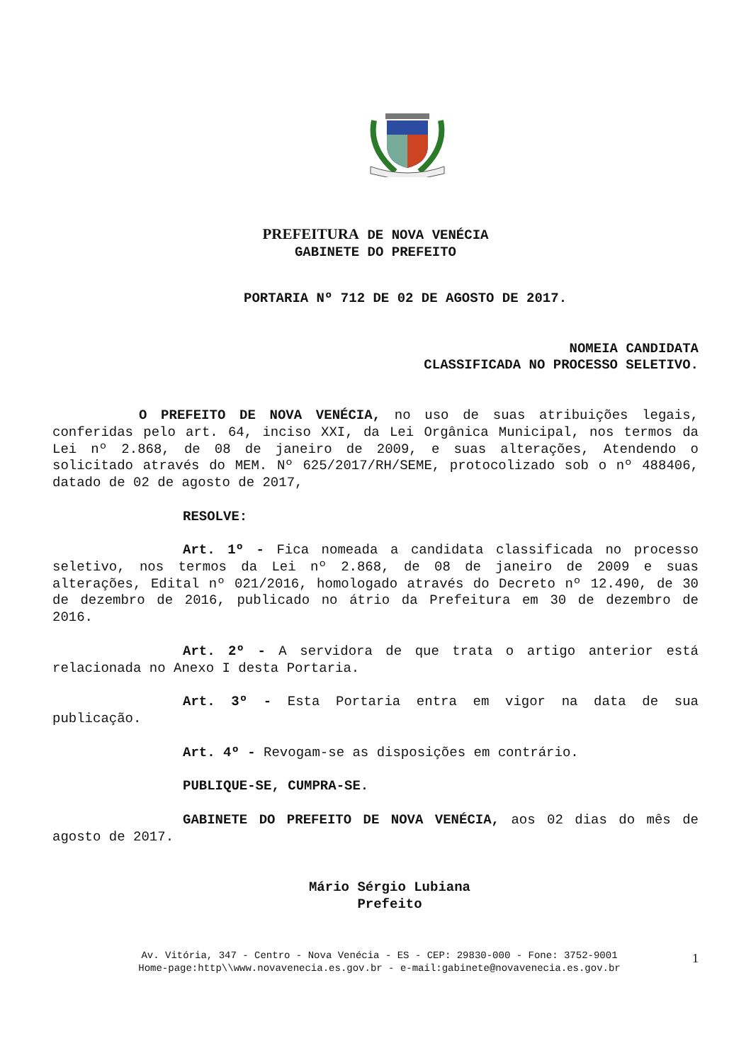PREFEITURA DE NOVA VENÉCIA
GABINETE DO PREFEITO
PORTARIA Nº 712 DE 02 DE AGOSTO DE 2017.
NOMEIA CANDIDATA
CLASSIFICADA NO PROCESSO SELETIVO.
O PREFEITO DE NOVA VENÉCIA, no uso de suas atribuições legais, conferidas pelo art. 64, inciso XXI, da Lei Orgânica Municipal, nos termos da Lei nº 2.868, de 08 de janeiro de 2009, e suas alterações, Atendendo o solicitado através do MEM. Nº 625/2017/RH/SEME, protocolizado sob o nº 488406, datado de 02 de agosto de 2017,
RESOLVE:
Art. 1º - Fica nomeada a candidata classificada no processo seletivo, nos termos da Lei nº 2.868, de 08 de janeiro de 2009 e suas alterações, Edital nº 021/2016, homologado através do Decreto nº 12.490, de 30 de dezembro de 2016, publicado no átrio da Prefeitura em 30 de dezembro de 2016.
Art. 2º - A servidora de que trata o artigo anterior está relacionada no Anexo I desta Portaria.
Art. 3º - Esta Portaria entra em vigor na data de sua publicação.
Art. 4º - Revogam-se as disposições em contrário.
PUBLIQUE-SE, CUMPRA-SE.
GABINETE DO PREFEITO DE NOVA VENÉCIA, aos 02 dias do mês de agosto de 2017.
Mário Sérgio Lubiana
Prefeito
Av. Vitória, 347 - Centro - Nova Venécia - ES - CEP: 29830-000 - Fone: 3752-9001
Home-page:http\\www.novavenecia.es.gov.br - e-mail:gabinete@novavenecia.es.gov.br
1